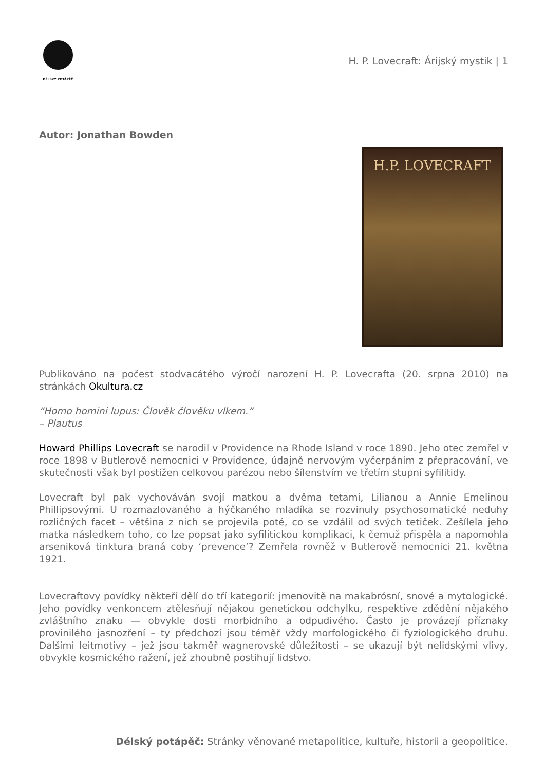DÉLSKÝ POTÁPĚČ
H. P. Lovecraft: Árijský mystik | 1
Autor: Jonathan Bowden
H.P. LOVECRAFT
Publikováno na počest stodvacátého výročí narození H. P. Lovecrafta (20. srpna 2010) na stránkách Okultura.cz
“Homo homini lupus: Člověk člověku vlkem.”
– Plautus
Howard Phillips Lovecraft se narodil v Providence na Rhode Island v roce 1890. Jeho otec zemřel v roce 1898 v Butlerově nemocnici v Providence, údajně nervovým vyčerpáním z přepracování, ve skutečnosti však byl postižen celkovou parézou nebo šílenstvím ve třetím stupni syfilitidy.
Lovecraft byl pak vychováván svojí matkou a dvěma tetami, Lilianou a Annie Emelinou Phillipsovými. U rozmazlovaného a hýčkaného mladíka se rozvinuly psychosomatické neduhy rozličných facet – většina z nich se projevila poté, co se vzdálil od svých tetiček. Zešílela jeho matka následkem toho, co lze popsat jako syfilitickou komplikaci, k čemuž přispěla a napomohla arseniková tinktura braná coby ‘prevence’? Zemřela rovněž v Butlerově nemocnici 21. května 1921.
Lovecraftovy povídky někteří dělí do tří kategorií: jmenovitě na makabrósní, snové a mytologické. Jeho povídky venkoncem ztělesňují nějakou genetickou odchylku, respektive zdědění nějakého zvláštního znaku — obvykle dosti morbidního a odpudivého. Často je provázejí příznaky provinilého jasnozření – ty předchozí jsou téměř vždy morfologického či fyziologického druhu. Dalšími leitmotivy – jež jsou takměř wagnerovské důležitosti – se ukazují být nelidskými vlivy, obvykle kosmického ražení, jež zhoubně postihují lidstvo.
Délský potápěč: Stránky věnované metapolitice, kultuře, historii a geopolitice.